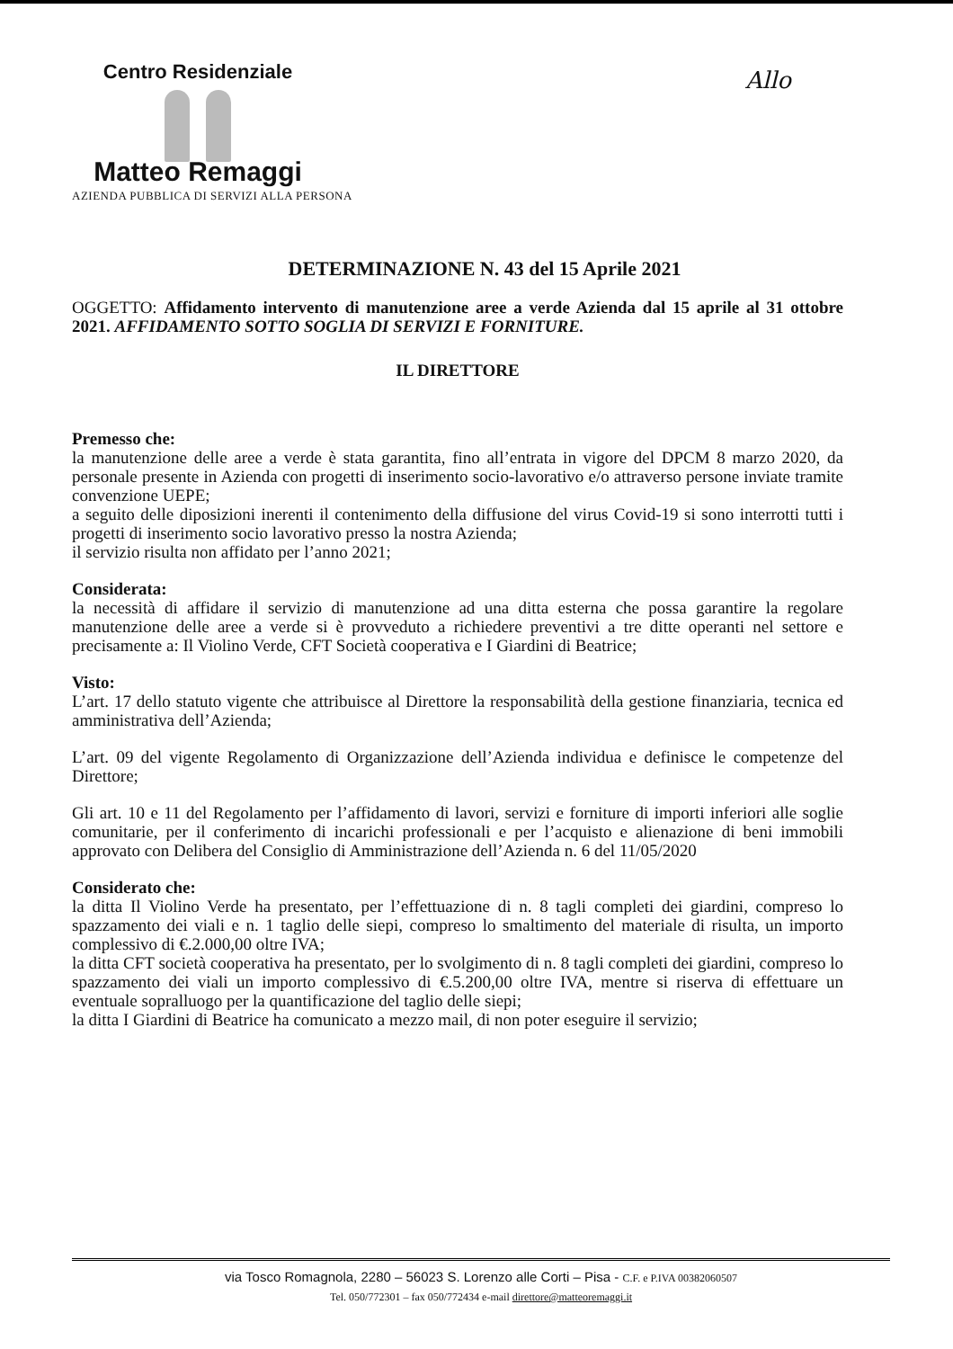Centro Residenziale
Matteo Remaggi
AZIENDA PUBBLICA DI SERVIZI ALLA PERSONA
Allo
DETERMINAZIONE N. 43 del 15 Aprile 2021
OGGETTO: Affidamento intervento di manutenzione aree a verde Azienda dal 15 aprile al 31 ottobre 2021. AFFIDAMENTO SOTTO SOGLIA DI SERVIZI E FORNITURE.
IL DIRETTORE
Premesso che:
la manutenzione delle aree a verde è stata garantita, fino all’entrata in vigore del DPCM 8 marzo 2020, da personale presente in Azienda con progetti di inserimento socio-lavorativo e/o attraverso persone inviate tramite convenzione UEPE;
a seguito delle diposizioni inerenti il contenimento della diffusione del virus Covid-19 si sono interrotti tutti i progetti di inserimento socio lavorativo presso la nostra Azienda;
il servizio risulta non affidato per l’anno 2021;
Considerata:
la necessità di affidare il servizio di manutenzione ad una ditta esterna che possa garantire la regolare manutenzione delle aree a verde si è provveduto a richiedere preventivi a tre ditte operanti nel settore e precisamente a: Il Violino Verde, CFT Società cooperativa e I Giardini di Beatrice;
Visto:
L’art. 17 dello statuto vigente che attribuisce al Direttore la responsabilità della gestione finanziaria, tecnica ed amministrativa dell’Azienda;
L’art. 09 del vigente Regolamento di Organizzazione dell’Azienda individua e definisce le competenze del Direttore;
Gli art. 10 e 11 del Regolamento per l’affidamento di lavori, servizi e forniture di importi inferiori alle soglie comunitarie, per il conferimento di incarichi professionali e per l’acquisto e alienazione di beni immobili approvato con Delibera del Consiglio di Amministrazione dell’Azienda n. 6 del 11/05/2020
Considerato che:
la ditta Il Violino Verde ha presentato, per l’effettuazione di n. 8 tagli completi dei giardini, compreso lo spazzamento dei viali e n. 1 taglio delle siepi, compreso lo smaltimento del materiale di risulta, un importo complessivo di €.2.000,00 oltre IVA;
la ditta CFT società cooperativa ha presentato, per lo svolgimento di n. 8 tagli completi dei giardini, compreso lo spazzamento dei viali un importo complessivo di €.5.200,00 oltre IVA, mentre si riserva di effettuare un eventuale sopralluogo per la quantificazione del taglio delle siepi;
la ditta I Giardini di Beatrice ha comunicato a mezzo mail, di non poter eseguire il servizio;
via Tosco Romagnola, 2280 – 56023 S. Lorenzo alle Corti – Pisa - C.F. e P.IVA 00382060507
Tel. 050/772301 – fax 050/772434 e-mail direttore@matteoremaggi.it